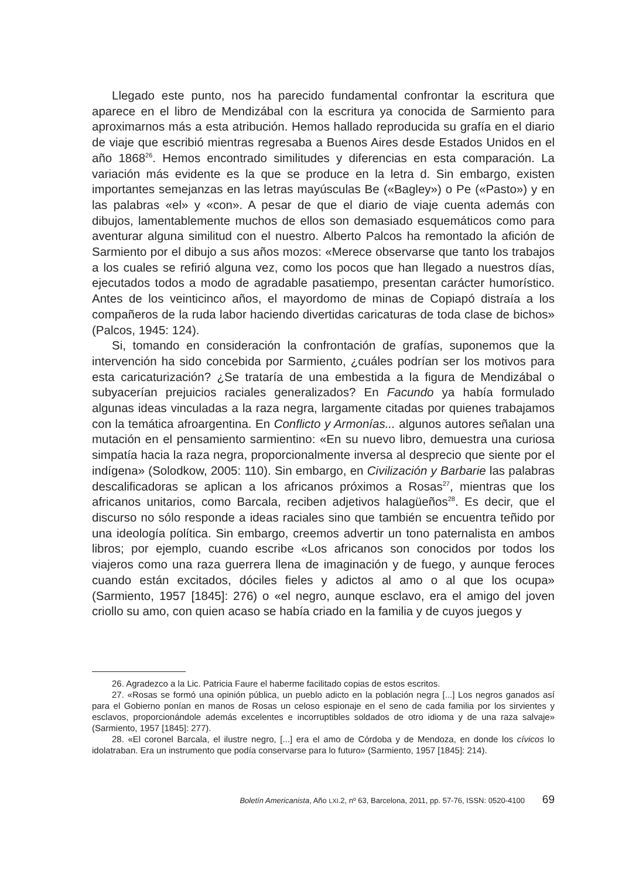Llegado este punto, nos ha parecido fundamental confrontar la escritura que aparece en el libro de Mendizábal con la escritura ya conocida de Sarmiento para aproximarnos más a esta atribución. Hemos hallado reproducida su grafía en el diario de viaje que escribió mientras regresaba a Buenos Aires desde Estados Unidos en el año 1868<sup>26</sup>. Hemos encontrado similitudes y diferencias en esta comparación. La variación más evidente es la que se produce en la letra d. Sin embargo, existen importantes semejanzas en las letras mayúsculas Be («Bagley») o Pe («Pasto») y en las palabras «el» y «con». A pesar de que el diario de viaje cuenta además con dibujos, lamentablemente muchos de ellos son demasiado esquemáticos como para aventurar alguna similitud con el nuestro. Alberto Palcos ha remontado la afición de Sarmiento por el dibujo a sus años mozos: «Merece observarse que tanto los trabajos a los cuales se refirió alguna vez, como los pocos que han llegado a nuestros días, ejecutados todos a modo de agradable pasatiempo, presentan carácter humorístico. Antes de los veinticinco años, el mayordomo de minas de Copiapó distraía a los compañeros de la ruda labor haciendo divertidas caricaturas de toda clase de bichos» (Palcos, 1945: 124).
Si, tomando en consideración la confrontación de grafías, suponemos que la intervención ha sido concebida por Sarmiento, ¿cuáles podrían ser los motivos para esta caricaturización? ¿Se trataría de una embestida a la figura de Mendizábal o subyacerían prejuicios raciales generalizados? En Facundo ya había formulado algunas ideas vinculadas a la raza negra, largamente citadas por quienes trabajamos con la temática afroargentina. En Conflicto y Armonías... algunos autores señalan una mutación en el pensamiento sarmientino: «En su nuevo libro, demuestra una curiosa simpatía hacia la raza negra, proporcionalmente inversa al desprecio que siente por el indígena» (Solodkow, 2005: 110). Sin embargo, en Civilización y Barbarie las palabras descalificadoras se aplican a los africanos próximos a Rosas<sup>27</sup>, mientras que los africanos unitarios, como Barcala, reciben adjetivos halagüeños<sup>28</sup>. Es decir, que el discurso no sólo responde a ideas raciales sino que también se encuentra teñido por una ideología política. Sin embargo, creemos advertir un tono paternalista en ambos libros; por ejemplo, cuando escribe «Los africanos son conocidos por todos los viajeros como una raza guerrera llena de imaginación y de fuego, y aunque feroces cuando están excitados, dóciles fieles y adictos al amo o al que los ocupa» (Sarmiento, 1957 [1845]: 276) o «el negro, aunque esclavo, era el amigo del joven criollo su amo, con quien acaso se había criado en la familia y de cuyos juegos y
26. Agradezco a la Lic. Patricia Faure el haberme facilitado copias de estos escritos.
27. «Rosas se formó una opinión pública, un pueblo adicto en la población negra [...] Los negros ganados así para el Gobierno ponían en manos de Rosas un celoso espionaje en el seno de cada familia por los sirvientes y esclavos, proporcionándole además excelentes e incorruptibles soldados de otro idioma y de una raza salvaje» (Sarmiento, 1957 [1845]: 277).
28. «El coronel Barcala, el ilustre negro, [...] era el amo de Córdoba y de Mendoza, en donde los cívicos lo idolatraban. Era un instrumento que podía conservarse para lo futuro» (Sarmiento, 1957 [1845]: 214).
Boletín Americanista, Año LXI.2, nº 63, Barcelona, 2011, pp. 57-76, ISSN: 0520-4100 69